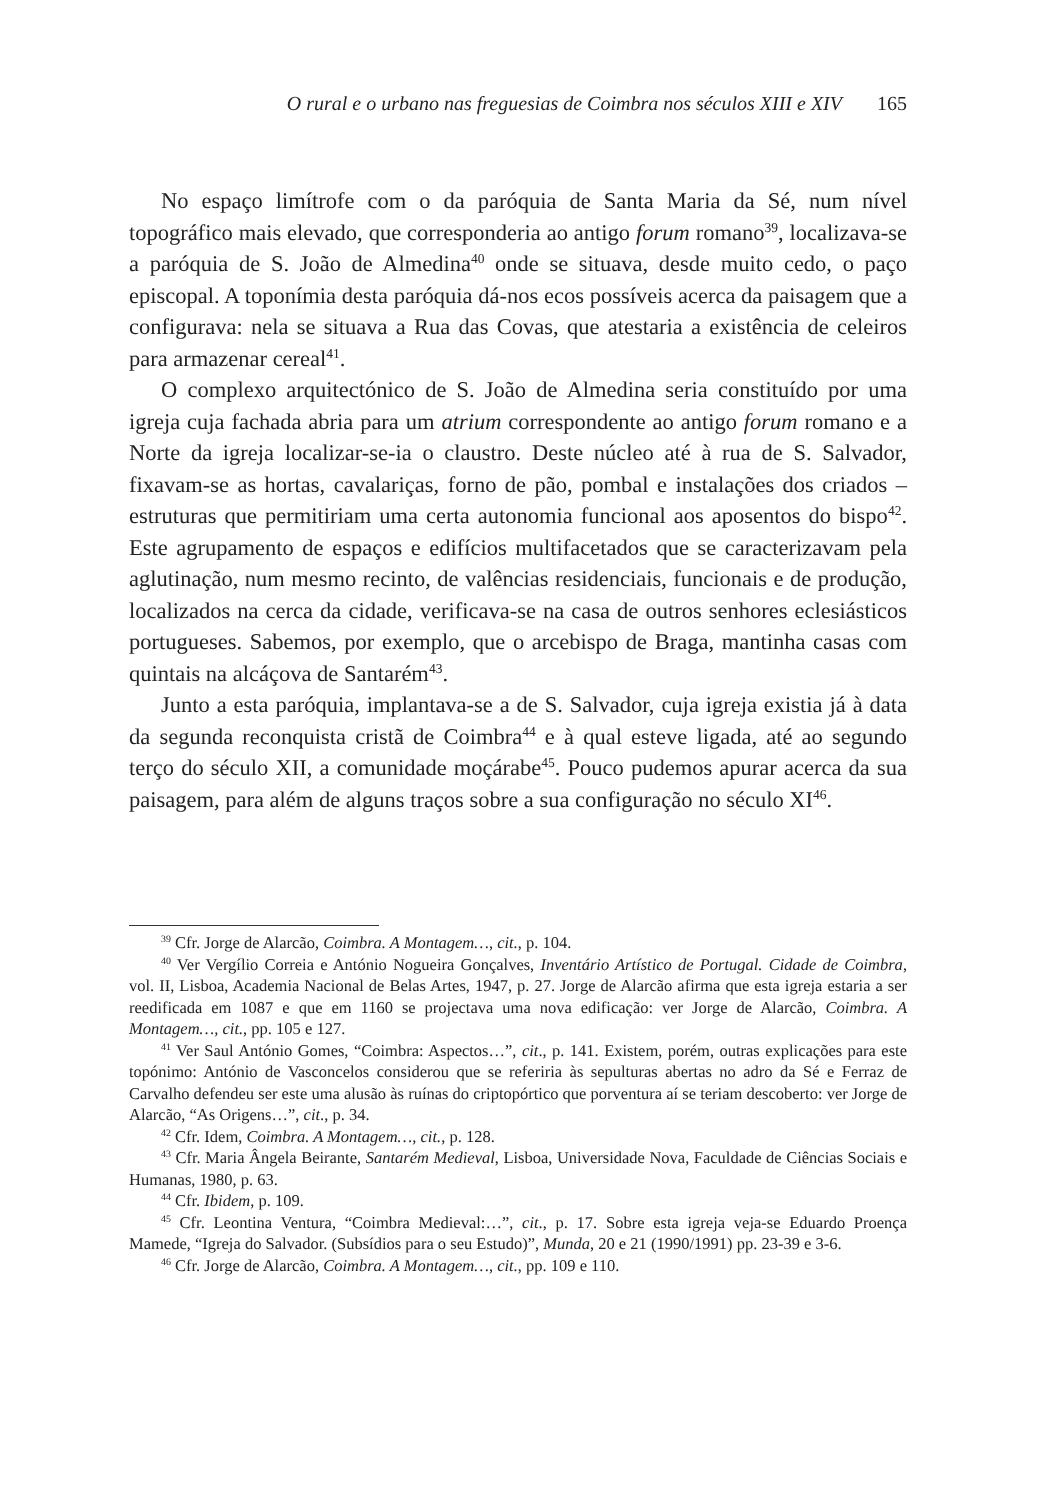O rural e o urbano nas freguesias de Coimbra nos séculos XIII e XIV 165
No espaço limítrofe com o da paróquia de Santa Maria da Sé, num nível topográfico mais elevado, que corresponderia ao antigo forum romano<sup>39</sup>, localizava-se a paróquia de S. João de Almedina<sup>40</sup> onde se situava, desde muito cedo, o paço episcopal. A toponímia desta paróquia dá-nos ecos possíveis acerca da paisagem que a configurava: nela se situava a Rua das Covas, que atestaria a existência de celeiros para armazenar cereal<sup>41</sup>.
O complexo arquitectónico de S. João de Almedina seria constituído por uma igreja cuja fachada abria para um atrium correspondente ao antigo forum romano e a Norte da igreja localizar-se-ia o claustro. Deste núcleo até à rua de S. Salvador, fixavam-se as hortas, cavalariças, forno de pão, pombal e instalações dos criados – estruturas que permitiriam uma certa autonomia funcional aos aposentos do bispo<sup>42</sup>. Este agrupamento de espaços e edifícios multifacetados que se caracterizavam pela aglutinação, num mesmo recinto, de valências residenciais, funcionais e de produção, localizados na cerca da cidade, verificava-se na casa de outros senhores eclesiásticos portugueses. Sabemos, por exemplo, que o arcebispo de Braga, mantinha casas com quintais na alcáçova de Santarém<sup>43</sup>.
Junto a esta paróquia, implantava-se a de S. Salvador, cuja igreja existia já à data da segunda reconquista cristã de Coimbra<sup>44</sup> e à qual esteve ligada, até ao segundo terço do século XII, a comunidade moçárabe<sup>45</sup>. Pouco pudemos apurar acerca da sua paisagem, para além de alguns traços sobre a sua configuração no século XI<sup>46</sup>.
<sup>39</sup> Cfr. Jorge de Alarcão, Coimbra. A Montagem…, cit., p. 104.
<sup>40</sup> Ver Vergílio Correia e António Nogueira Gonçalves, Inventário Artístico de Portugal. Cidade de Coimbra, vol. II, Lisboa, Academia Nacional de Belas Artes, 1947, p. 27. Jorge de Alarcão afirma que esta igreja estaria a ser reedificada em 1087 e que em 1160 se projectava uma nova edificação: ver Jorge de Alarcão, Coimbra. A Montagem…, cit., pp. 105 e 127.
<sup>41</sup> Ver Saul António Gomes, “Coimbra: Aspectos…”, cit., p. 141. Existem, porém, outras explicações para este topónimo: António de Vasconcelos considerou que se referiria às sepulturas abertas no adro da Sé e Ferraz de Carvalho defendeu ser este uma alusão às ruínas do criptopórtico que porventura aí se teriam descoberto: ver Jorge de Alarcão, “As Origens…”, cit., p. 34.
<sup>42</sup> Cfr. Idem, Coimbra. A Montagem…, cit., p. 128.
<sup>43</sup> Cfr. Maria Ângela Beirante, Santarém Medieval, Lisboa, Universidade Nova, Faculdade de Ciências Sociais e Humanas, 1980, p. 63.
<sup>44</sup> Cfr. Ibidem, p. 109.
<sup>45</sup> Cfr. Leontina Ventura, “Coimbra Medieval:…”, cit., p. 17. Sobre esta igreja veja-se Eduardo Proença Mamede, “Igreja do Salvador. (Subsídios para o seu Estudo)”, Munda, 20 e 21 (1990/1991) pp. 23-39 e 3-6.
<sup>46</sup> Cfr. Jorge de Alarcão, Coimbra. A Montagem…, cit., pp. 109 e 110.